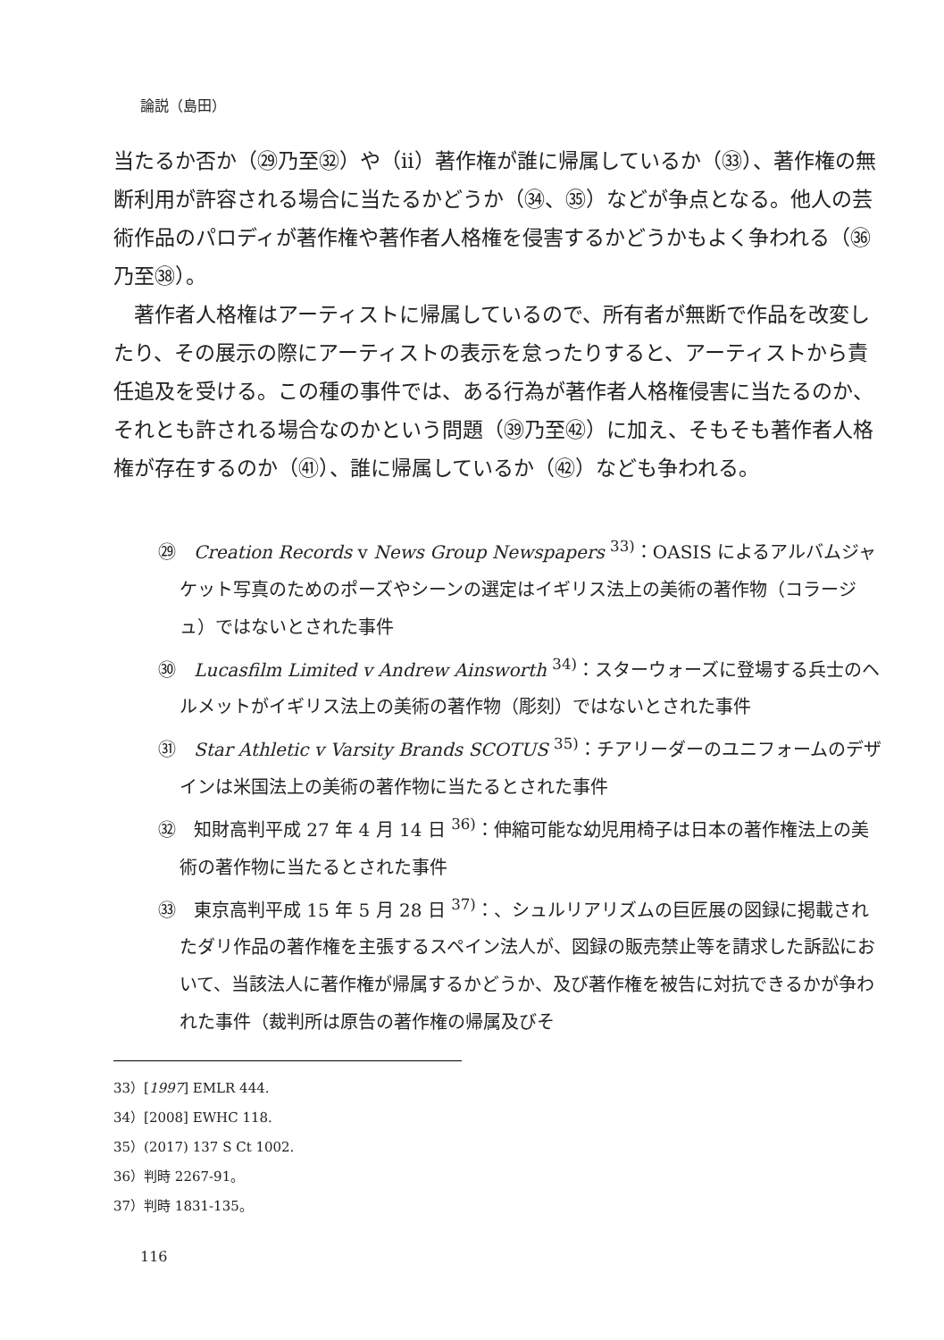論説（島田）
当たるか否か（㉙乃至㉜）や（ii）著作権が誰に帰属しているか（㉝）、著作権の無断利用が許容される場合に当たるかどうか（㉞、㉟）などが争点となる。他人の芸術作品のパロディが著作権や著作者人格権を侵害するかどうかもよく争われる（㊱乃至㊳）。
著作者人格権はアーティストに帰属しているので、所有者が無断で作品を改変したり、その展示の際にアーティストの表示を怠ったりすると、アーティストから責任追及を受ける。この種の事件では、ある行為が著作者人格権侵害に当たるのか、それとも許される場合なのかという問題（㊴乃至㊷）に加え、そもそも著作者人格権が存在するのか（㊶）、誰に帰属しているか（㊷）なども争われる。
㉙　Creation Records v News Group Newspapers <sup>33)</sup>：OASIS によるアルバムジャケット写真のためのポーズやシーンの選定はイギリス法上の美術の著作物（コラージュ）ではないとされた事件
㉚　Lucasfilm Limited v Andrew Ainsworth <sup>34)</sup>：スターウォーズに登場する兵士のヘルメットがイギリス法上の美術の著作物（彫刻）ではないとされた事件
㉛　Star Athletic v Varsity Brands SCOTUS <sup>35)</sup>：チアリーダーのユニフォームのデザインは米国法上の美術の著作物に当たるとされた事件
㉜　知財高判平成 27 年 4 月 14 日 <sup>36)</sup>：伸縮可能な幼児用椅子は日本の著作権法上の美術の著作物に当たるとされた事件
㉝　東京高判平成 15 年 5 月 28 日 <sup>37)</sup>：、シュルリアリズムの巨匠展の図録に掲載されたダリ作品の著作権を主張するスペイン法人が、図録の販売禁止等を請求した訴訟において、当該法人に著作権が帰属するかどうか、及び著作権を被告に対抗できるかが争われた事件（裁判所は原告の著作権の帰属及びそ
33）[1997] EMLR 444.
34）[2008] EWHC 118.
35）(2017) 137 S Ct 1002.
36）判時 2267-91。
37）判時 1831-135。
116